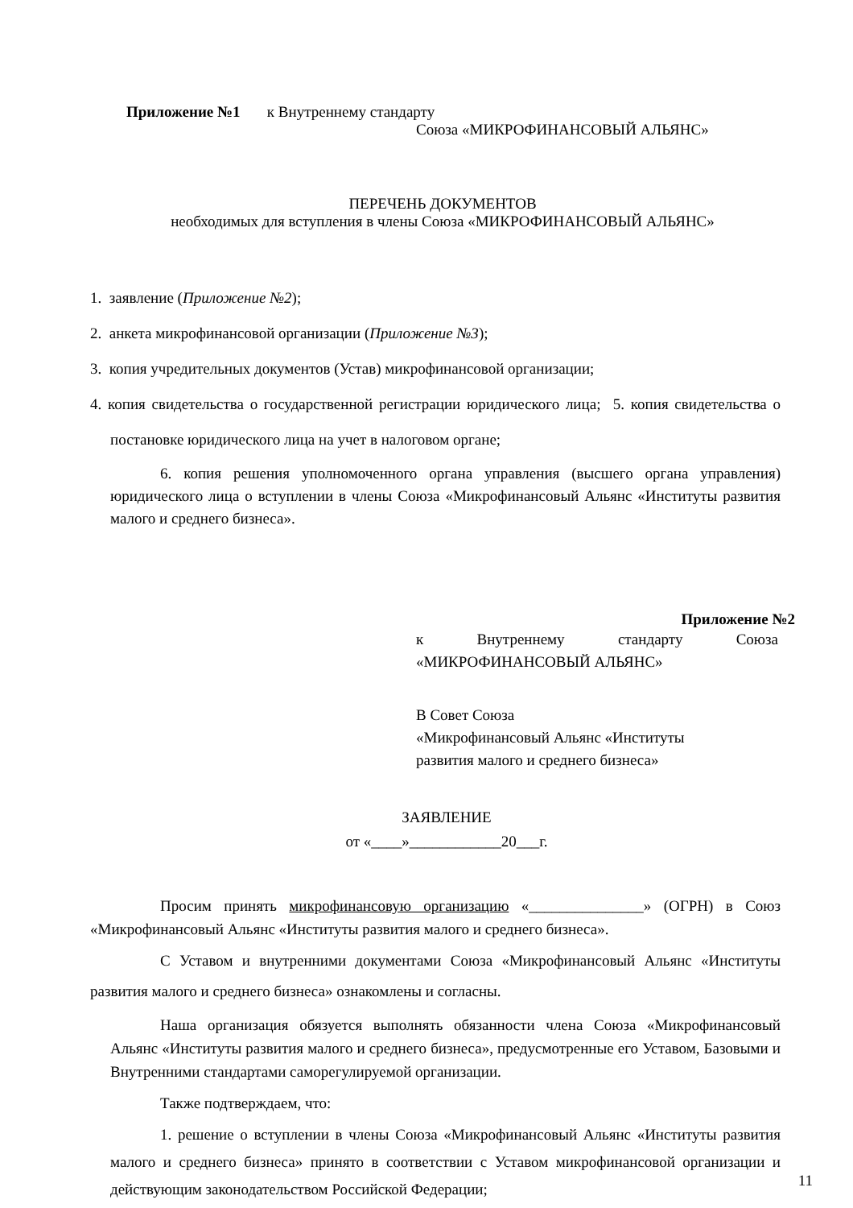Приложение №1 к Внутреннему стандарту
Союза «МИКРОФИНАНСОВЫЙ АЛЬЯНС»
ПЕРЕЧЕНЬ ДОКУМЕНТОВ
необходимых для вступления в члены Союза «МИКРОФИНАНСОВЫЙ АЛЬЯНС»
1. заявление (Приложение №2);
2. анкета микрофинансовой организации (Приложение №3);
3. копия учредительных документов (Устав) микрофинансовой организации;
4. копия свидетельства о государственной регистрации юридического лица; 5. копия свидетельства о постановке юридического лица на учет в налоговом органе;
6. копия решения уполномоченного органа управления (высшего органа управления) юридического лица о вступлении в члены Союза «Микрофинансовый Альянс «Институты развития малого и среднего бизнеса».
Приложение №2
к Внутреннему стандарту Союза
«МИКРОФИНАНСОВЫЙ АЛЬЯНС»
В Совет Союза
«Микрофинансовый Альянс «Институты
развития малого и среднего бизнеса»
ЗАЯВЛЕНИЕ
от «____»____________20___г.
Просим принять микрофинансовую организацию «_______________» (ОГРН) в Союз «Микрофинансовый Альянс «Институты развития малого и среднего бизнеса».
С Уставом и внутренними документами Союза «Микрофинансовый Альянс «Институты развития малого и среднего бизнеса» ознакомлены и согласны.
Наша организация обязуется выполнять обязанности члена Союза «Микрофинансовый Альянс «Институты развития малого и среднего бизнеса», предусмотренные его Уставом, Базовыми и Внутренними стандартами саморегулируемой организации.
Также подтверждаем, что:
1. решение о вступлении в члены Союза «Микрофинансовый Альянс «Институты развития малого и среднего бизнеса» принято в соответствии с Уставом микрофинансовой организации и действующим законодательством Российской Федерации;
11